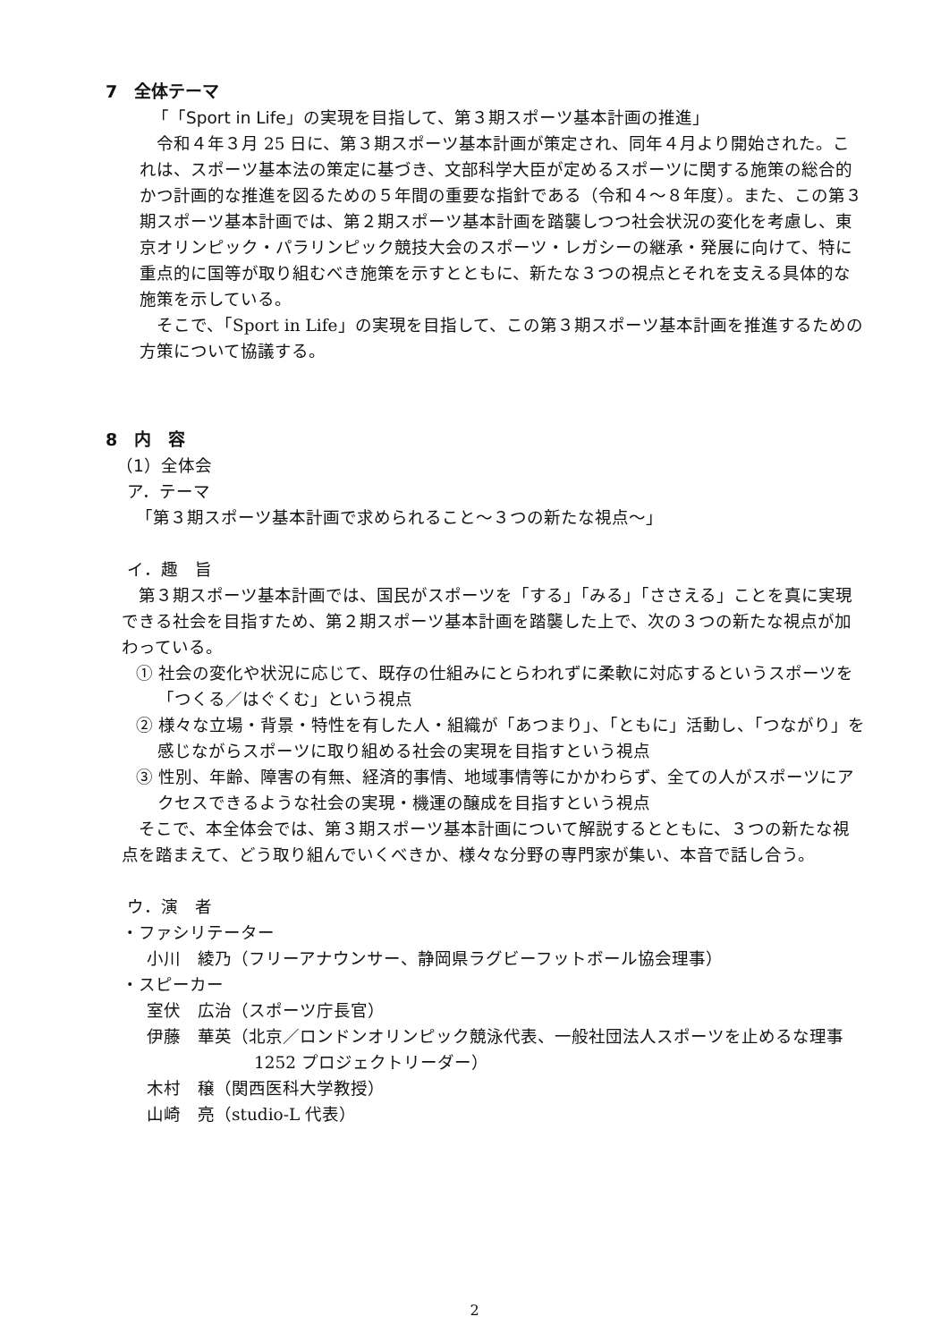7　全体テーマ
「「Sport in Life」の実現を目指して、第３期スポーツ基本計画の推進」
　令和４年３月 25 日に、第３期スポーツ基本計画が策定され、同年４月より開始された。これは、スポーツ基本法の策定に基づき、文部科学大臣が定めるスポーツに関する施策の総合的かつ計画的な推進を図るための５年間の重要な指針である（令和４～８年度）。また、この第３期スポーツ基本計画では、第２期スポーツ基本計画を踏襲しつつ社会状況の変化を考慮し、東京オリンピック・パラリンピック競技大会のスポーツ・レガシーの継承・発展に向けて、特に重点的に国等が取り組むべき施策を示すとともに、新たな３つの視点とそれを支える具体的な施策を示している。
　そこで、「Sport in Life」の実現を目指して、この第３期スポーツ基本計画を推進するための方策について協議する。
8　内　容
（1）全体会
ア．テーマ
「第３期スポーツ基本計画で求められること～３つの新たな視点～」
イ．趣　旨
　第３期スポーツ基本計画では、国民がスポーツを「する」「みる」「ささえる」ことを真に実現できる社会を目指すため、第２期スポーツ基本計画を踏襲した上で、次の３つの新たな視点が加わっている。
① 社会の変化や状況に応じて、既存の仕組みにとらわれずに柔軟に対応するというスポーツを「つくる／はぐくむ」という視点
② 様々な立場・背景・特性を有した人・組織が「あつまり」、「ともに」活動し、「つながり」を感じながらスポーツに取り組める社会の実現を目指すという視点
③ 性別、年齢、障害の有無、経済的事情、地域事情等にかかわらず、全ての人がスポーツにアクセスできるような社会の実現・機運の醸成を目指すという視点
　そこで、本全体会では、第３期スポーツ基本計画について解説するとともに、３つの新たな視点を踏まえて、どう取り組んでいくべきか、様々な分野の専門家が集い、本音で話し合う。
ウ．演　者
・ファシリテーター
小川　綾乃（フリーアナウンサー、静岡県ラグビーフットボール協会理事）
・スピーカー
室伏　広治（スポーツ庁長官）
伊藤　華英（北京／ロンドンオリンピック競泳代表、一般社団法人スポーツを止めるな理事 1252 プロジェクトリーダー）
木村　穣（関西医科大学教授）
山崎　亮（studio-L 代表）
2